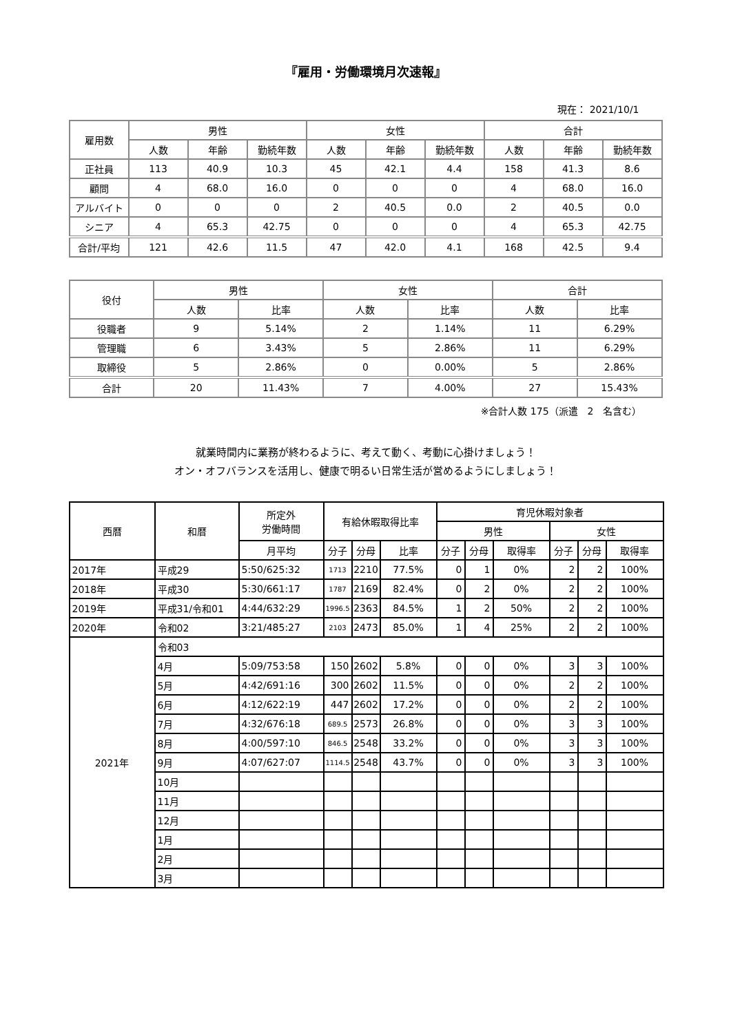『雇用・労働環境月次速報』
現在： 2021/10/1
| 雇用数 | 男性 | | | 女性 | | | 合計 | | |
| --- | --- | --- | --- | --- | --- | --- | --- | --- | --- |
| | 人数 | 年齢 | 勤続年数 | 人数 | 年齢 | 勤続年数 | 人数 | 年齢 | 勤続年数 |
| 正社員 | 113 | 40.9 | 10.3 | 45 | 42.1 | 4.4 | 158 | 41.3 | 8.6 |
| 顧問 | 4 | 68.0 | 16.0 | 0 | 0 | 0 | 4 | 68.0 | 16.0 |
| アルバイト | 0 | 0 | 0 | 2 | 40.5 | 0.0 | 2 | 40.5 | 0.0 |
| シニア | 4 | 65.3 | 42.75 | 0 | 0 | 0 | 4 | 65.3 | 42.75 |
| 合計/平均 | 121 | 42.6 | 11.5 | 47 | 42.0 | 4.1 | 168 | 42.5 | 9.4 |
| 役付 | 男性 | | 女性 | | 合計 | |
| --- | --- | --- | --- | --- | --- | --- |
| | 人数 | 比率 | 人数 | 比率 | 人数 | 比率 |
| 役職者 | 9 | 5.14% | 2 | 1.14% | 11 | 6.29% |
| 管理職 | 6 | 3.43% | 5 | 2.86% | 11 | 6.29% |
| 取締役 | 5 | 2.86% | 0 | 0.00% | 5 | 2.86% |
| 合計 | 20 | 11.43% | 7 | 4.00% | 27 | 15.43% |
※合計人数 175（派遣　2　名含む）
就業時間内に業務が終わるように、考えて動く、考動に心掛けましょう！
オン・オフバランスを活用し、健康で明るい日常生活が営めるようにしましょう！
| 西暦 | 和暦 | 所定外 労働時間 | 有給休暇取得比率 | | | 育児休暇対象者 | | | | | |
| --- | --- | --- | --- | --- | --- | --- | --- | --- | --- | --- | --- |
| | | | | | | 男性 | | | 女性 | | |
| | | 月平均 | 分子 | 分母 | 比率 | 分子 | 分母 | 取得率 | 分子 | 分母 | 取得率 |
| 2017年 | 平成29 | 5:50/625:32 | 1713 | 2210 | 77.5% | 0 | 1 | 0% | 2 | 2 | 100% |
| 2018年 | 平成30 | 5:30/661:17 | 1787 | 2169 | 82.4% | 0 | 2 | 0% | 2 | 2 | 100% |
| 2019年 | 平成31/令和01 | 4:44/632:29 | 1996.5 | 2363 | 84.5% | 1 | 2 | 50% | 2 | 2 | 100% |
| 2020年 | 令和02 | 3:21/485:27 | 2103 | 2473 | 85.0% | 1 | 4 | 25% | 2 | 2 | 100% |
| 2021年 | 令和03 | | | | | | | | | | |
| | 4月 | 5:09/753:58 | 150 | 2602 | 5.8% | 0 | 0 | 0% | 3 | 3 | 100% |
| | 5月 | 4:42/691:16 | 300 | 2602 | 11.5% | 0 | 0 | 0% | 2 | 2 | 100% |
| | 6月 | 4:12/622:19 | 447 | 2602 | 17.2% | 0 | 0 | 0% | 2 | 2 | 100% |
| | 7月 | 4:32/676:18 | 689.5 | 2573 | 26.8% | 0 | 0 | 0% | 3 | 3 | 100% |
| | 8月 | 4:00/597:10 | 846.5 | 2548 | 33.2% | 0 | 0 | 0% | 3 | 3 | 100% |
| | 9月 | 4:07/627:07 | 1114.5 | 2548 | 43.7% | 0 | 0 | 0% | 3 | 3 | 100% |
| | 10月 | | | | | | | | | | |
| | 11月 | | | | | | | | | | |
| | 12月 | | | | | | | | | | |
| | 1月 | | | | | | | | | | |
| | 2月 | | | | | | | | | | |
| | 3月 | | | | | | | | | | |